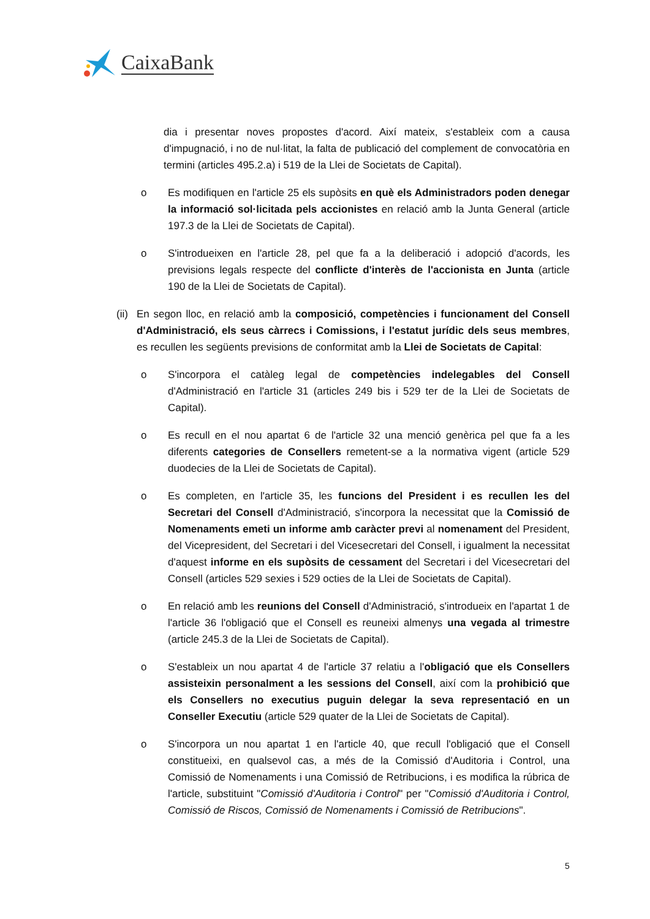CaixaBank
dia i presentar noves propostes d'acord. Així mateix, s'estableix com a causa d'impugnació, i no de nul·litat, la falta de publicació del complement de convocatòria en termini (articles 495.2.a) i 519 de la Llei de Societats de Capital).
o Es modifiquen en l'article 25 els supòsits en què els Administradors poden denegar la informació sol·licitada pels accionistes en relació amb la Junta General (article 197.3 de la Llei de Societats de Capital).
o S'introdueixen en l'article 28, pel que fa a la deliberació i adopció d'acords, les previsions legals respecte del conflicte d'interès de l'accionista en Junta (article 190 de la Llei de Societats de Capital).
(ii)
En segon lloc, en relació amb la composició, competències i funcionament del Consell d'Administració, els seus càrrecs i Comissions, i l'estatut jurídic dels seus membres, es recullen les següents previsions de conformitat amb la Llei de Societats de Capital:
o S'incorpora el catàleg legal de competències indelegables del Consell d'Administració en l'article 31 (articles 249 bis i 529 ter de la Llei de Societats de Capital).
o Es recull en el nou apartat 6 de l'article 32 una menció genèrica pel que fa a les diferents categories de Consellers remetent-se a la normativa vigent (article 529 duodecies de la Llei de Societats de Capital).
o Es completen, en l'article 35, les funcions del President i es recullen les del Secretari del Consell d'Administració, s'incorpora la necessitat que la Comissió de Nomenaments emeti un informe amb caràcter previ al nomenament del President, del Vicepresident, del Secretari i del Vicesecretari del Consell, i igualment la necessitat d'aquest informe en els supòsits de cessament del Secretari i del Vicesecretari del Consell (articles 529 sexies i 529 octies de la Llei de Societats de Capital).
o En relació amb les reunions del Consell d'Administració, s'introdueix en l'apartat 1 de l'article 36 l'obligació que el Consell es reuneixi almenys una vegada al trimestre (article 245.3 de la Llei de Societats de Capital).
o S'estableix un nou apartat 4 de l'article 37 relatiu a l'obligació que els Consellers assisteixin personalment a les sessions del Consell, així com la prohibició que els Consellers no executius puguin delegar la seva representació en un Conseller Executiu (article 529 quater de la Llei de Societats de Capital).
o S'incorpora un nou apartat 1 en l'article 40, que recull l'obligació que el Consell constitueixi, en qualsevol cas, a més de la Comissió d'Auditoria i Control, una Comissió de Nomenaments i una Comissió de Retribucions, i es modifica la rúbrica de l'article, substituint "Comissió d'Auditoria i Control" per "Comissió d'Auditoria i Control, Comissió de Riscos, Comissió de Nomenaments i Comissió de Retribucions".
5